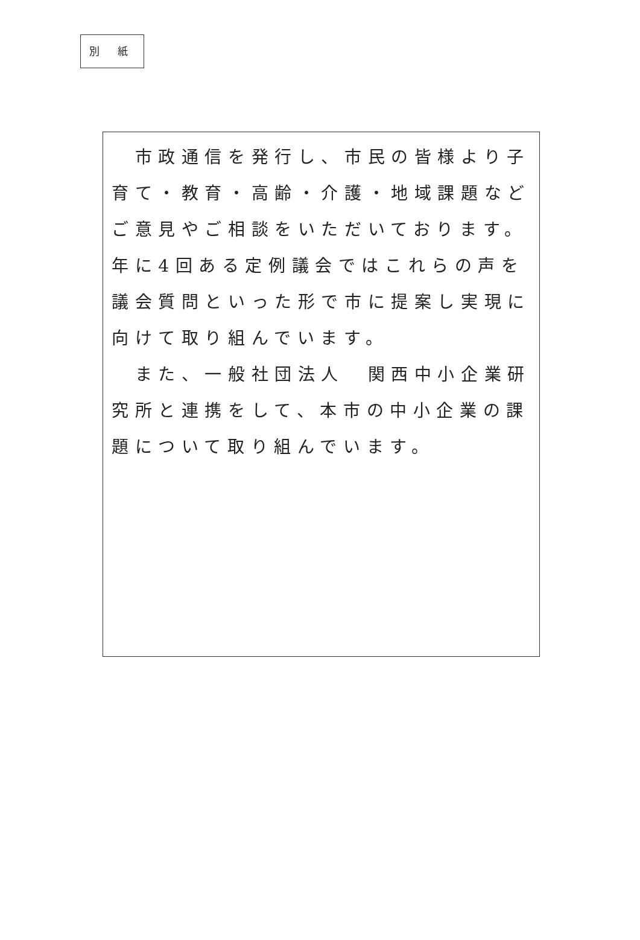別 紙
　市政通信を発行し、市民の皆様より子育て・教育・高齢・介護・地域課題などご意見やご相談をいただいております。年に4回ある定例議会ではこれらの声を議会質問といった形で市に提案し実現に向けて取り組んでいます。
　また、一般社団法人　関西中小企業研究所と連携をして、本市の中小企業の課題について取り組んでいます。